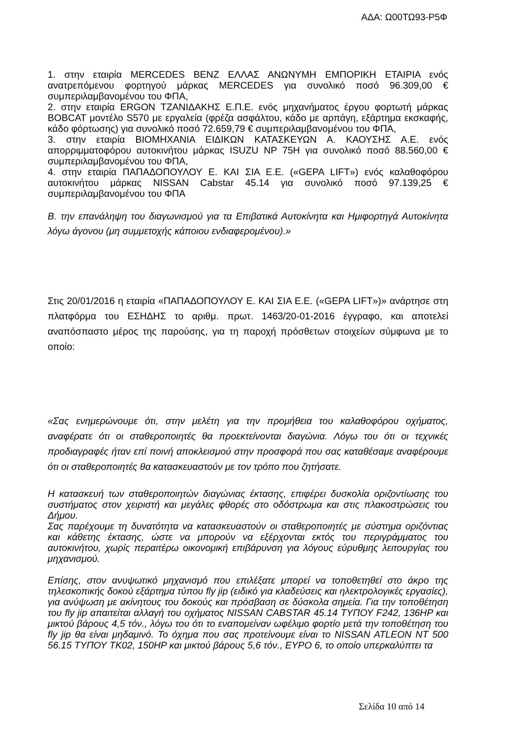ΑΔΑ: Ω00ΤΩ93-Ρ5Φ
1. στην εταιρία MERCEDES BENZ ΕΛΛΑΣ ΑΝΩΝΥΜΗ ΕΜΠΟΡΙΚΗ ΕΤΑΙΡΙΑ ενός ανατρεπόμενου φορτηγού μάρκας MERCEDES για συνολικό ποσό 96.309,00 € συμπεριλαμβανομένου του ΦΠΑ,
2. στην εταιρία ERGON ΤΖΑΝΙΔΑΚΗΣ Ε.Π.Ε. ενός μηχανήματος έργου φορτωτή μάρκας BOBCAT μοντέλο S570 με εργαλεία (φρέζα ασφάλτου, κάδο με αρπάγη, εξάρτημα εκσκαφής, κάδο φόρτωσης) για συνολικό ποσό 72.659,79 € συμπεριλαμβανομένου του ΦΠΑ,
3. στην εταιρία ΒΙΟΜΗΧΑΝΙΑ ΕΙΔΙΚΩΝ ΚΑΤΑΣΚΕΥΩΝ Α. ΚΑΟΥΣΗΣ Α.Ε. ενός απορριμματοφόρου αυτοκινήτου μάρκας ISUZU NP 75H για συνολικό ποσό 88.560,00 € συμπεριλαμβανομένου του ΦΠΑ,
4. στην εταιρία ΠΑΠΑΔΟΠΟΥΛΟΥ Ε. ΚΑΙ ΣΙΑ Ε.Ε. («GEPA LIFT») ενός καλαθοφόρου αυτοκινήτου μάρκας NISSAN Cabstar 45.14 για συνολικό ποσό 97.139,25 € συμπεριλαμβανομένου του ΦΠΑ
Β. την επανάληψη του διαγωνισμού για τα Επιβατικά Αυτοκίνητα και Ημιφορτηγά Αυτοκίνητα λόγω άγονου (μη συμμετοχής κάποιου ενδιαφερομένου).»
Στις 20/01/2016 η εταιρία «ΠΑΠΑΔΟΠΟΥΛΟΥ Ε. ΚΑΙ ΣΙΑ Ε.Ε. («GEPA LIFT»)» ανάρτησε στη πλατφόρμα του ΕΣΗΔΗΣ το αριθμ. πρωτ. 1463/20-01-2016 έγγραφο, και αποτελεί αναπόσπαστο μέρος της παρούσης, για τη παροχή πρόσθετων στοιχείων σύμφωνα με το οποίο:
«Σας ενημερώνουμε ότι, στην μελέτη για την προμήθεια του καλαθοφόρου οχήματος, αναφέρατε ότι οι σταθεροποιητές θα προεκτείνονται διαγώνια. Λόγω του ότι οι τεχνικές προδιαγραφές ήταν επί ποινή αποκλεισμού στην προσφορά που σας καταθέσαμε αναφέρουμε ότι οι σταθεροποιητές θα κατασκευαστούν με τον τρόπο που ζητήσατε.
Η κατασκευή των σταθεροποιητών διαγώνιας έκτασης, επιφέρει δυσκολία οριζοντίωσης του συστήματος στον χειριστή και μεγάλες φθορές στο οδόστρωμα και στις πλακοστρώσεις του Δήμου.
Σας παρέχουμε τη δυνατότητα να κατασκευαστούν οι σταθεροποιητές με σύστημα οριζόντιας και κάθετης έκτασης, ώστε να μπορούν να εξέρχονται εκτός του περιγράμματος του αυτοκινήτου, χωρίς περαιτέρω οικονομική επιβάρυνση για λόγους εύρυθμης λειτουργίας του μηχανισμού.
Επίσης, στον ανυψωτικό μηχανισμό που επιλέξατε μπορεί να τοποθετηθεί στο άκρο της τηλεσκοπικής δοκού εξάρτημα τύπου fly jip (ειδικό για κλαδεύσεις και ηλεκτρολογικές εργασίες), για ανύψωση με ακίνητους του δοκούς και πρόσβαση σε δύσκολα σημεία. Για την τοποθέτηση του fly jip απαιτείται αλλαγή του οχήματος NISSAN CABSTAR 45.14 ΤΥΠΟΥ F242, 136HP και μικτού βάρους 4,5 τόν., λόγω του ότι το εναπομείναν ωφέλιμο φορτίο μετά την τοποθέτηση του fly jip θα είναι μηδαμινό. Το όχημα που σας προτείνουμε είναι το NISSAN ATLEON NT 500 56.15 ΤΥΠΟΥ TK02, 150HP και μικτού βάρους 5,6 τόν., ΕΥΡΟ 6, το οποίο υπερκαλύπτει τα
Σελίδα 10 από 14